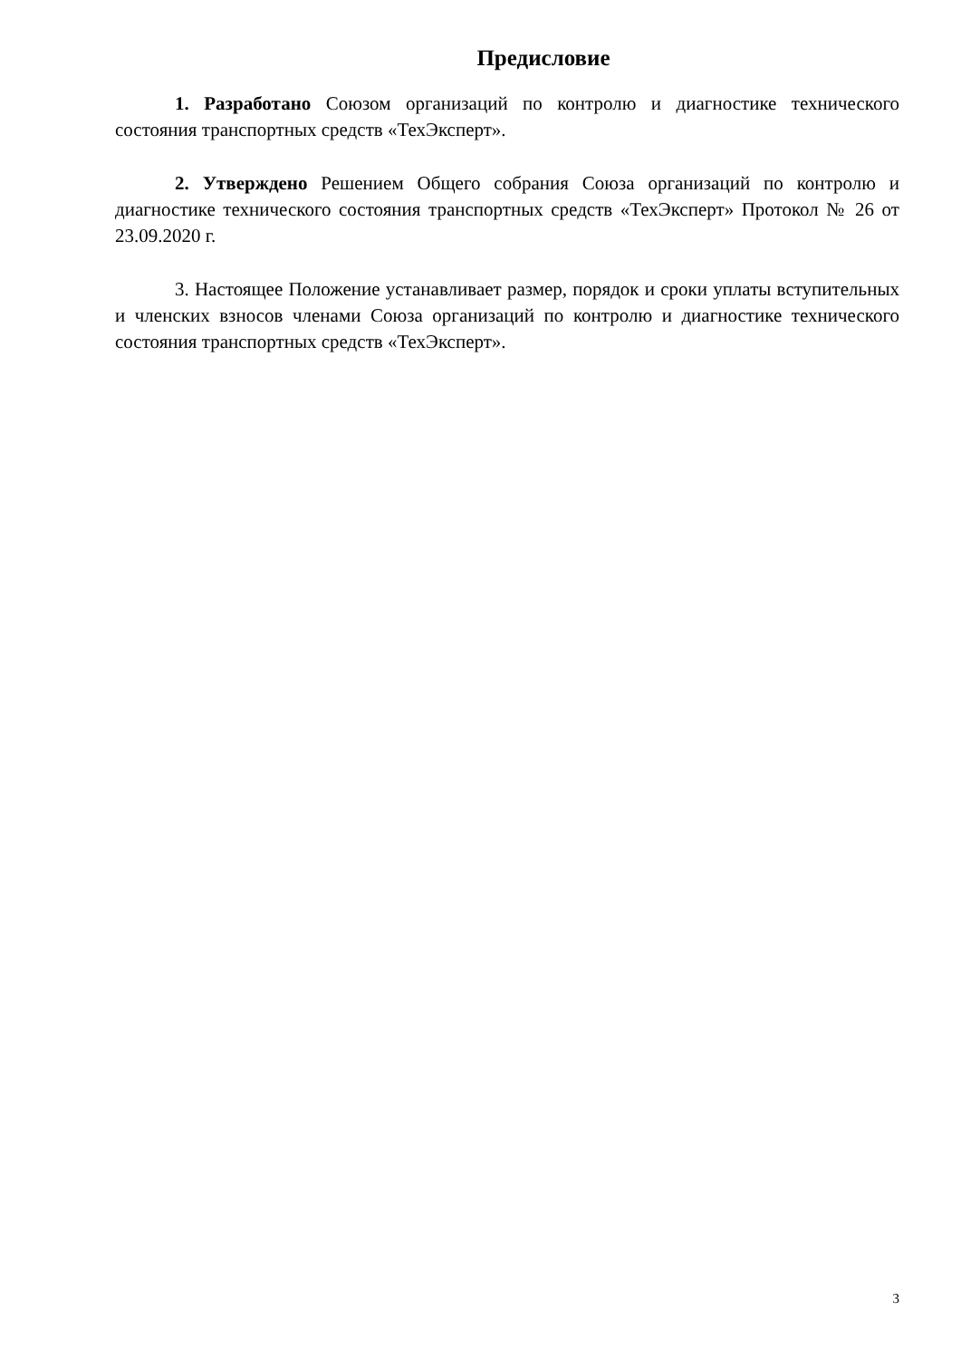Предисловие
1. Разработано Союзом организаций по контролю и диагностике технического состояния транспортных средств «ТехЭксперт».
2. Утверждено Решением Общего собрания Союза организаций по контролю и диагностике технического состояния транспортных средств «ТехЭксперт» Протокол № 26 от 23.09.2020 г.
3. Настоящее Положение устанавливает размер, порядок и сроки уплаты вступительных и членских взносов членами Союза организаций по контролю и диагностике технического состояния транспортных средств «ТехЭксперт».
3